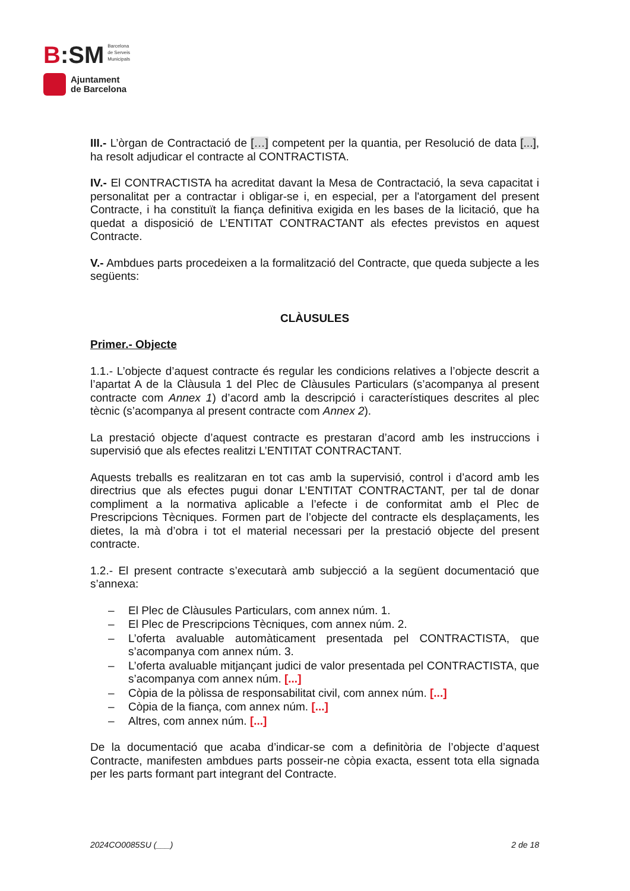B:SM
Barcelona
de Serveis
Municipals
Ajuntament
de Barcelona
III.- L’òrgan de Contractació de […] competent per la quantia, per Resolució de data [...], ha resolt adjudicar el contracte al CONTRACTISTA.
IV.- El CONTRACTISTA ha acreditat davant la Mesa de Contractació, la seva capacitat i personalitat per a contractar i obligar-se i, en especial, per a l'atorgament del present Contracte, i ha constituït la fiança definitiva exigida en les bases de la licitació, que ha quedat a disposició de L’ENTITAT CONTRACTANT als efectes previstos en aquest Contracte.
V.- Ambdues parts procedeixen a la formalització del Contracte, que queda subjecte a les següents:
CLÀUSULES
Primer.- Objecte
1.1.- L’objecte d’aquest contracte és regular les condicions relatives a l’objecte descrit a l’apartat A de la Clàusula 1 del Plec de Clàusules Particulars (s’acompanya al present contracte com Annex 1) d’acord amb la descripció i característiques descrites al plec tècnic (s’acompanya al present contracte com Annex 2).
La prestació objecte d’aquest contracte es prestaran d’acord amb les instruccions i supervisió que als efectes realitzi L’ENTITAT CONTRACTANT.
Aquests treballs es realitzaran en tot cas amb la supervisió, control i d’acord amb les directrius que als efectes pugui donar L’ENTITAT CONTRACTANT, per tal de donar compliment a la normativa aplicable a l’efecte i de conformitat amb el Plec de Prescripcions Tècniques. Formen part de l’objecte del contracte els desplaçaments, les dietes, la mà d’obra i tot el material necessari per la prestació objecte del present contracte.
1.2.- El present contracte s’executarà amb subjecció a la següent documentació que s’annexa:
– El Plec de Clàusules Particulars, com annex núm. 1.
– El Plec de Prescripcions Tècniques, com annex núm. 2.
– L’oferta avaluable automàticament presentada pel CONTRACTISTA, que s’acompanya com annex núm. 3.
– L’oferta avaluable mitjançant judici de valor presentada pel CONTRACTISTA, que s’acompanya com annex núm. [...]
– Còpia de la pòlissa de responsabilitat civil, com annex núm. [...]
– Còpia de la fiança, com annex núm. [...]
– Altres, com annex núm. [...]
De la documentació que acaba d’indicar-se com a definitòria de l’objecte d’aquest Contracte, manifesten ambdues parts posseir-ne còpia exacta, essent tota ella signada per les parts formant part integrant del Contracte.
2024CO0085SU (___) 2 de 18